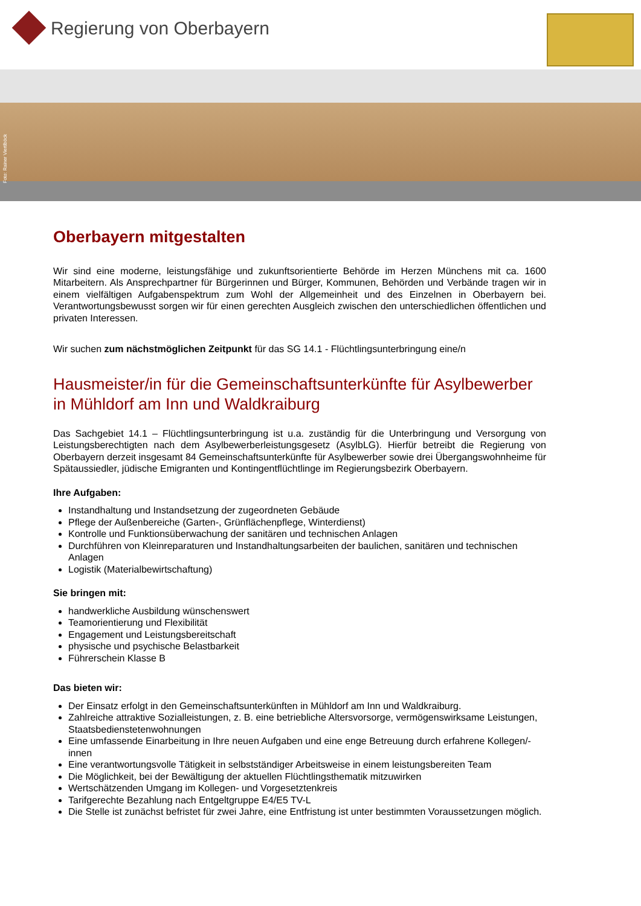Regierung von Oberbayern
Foto: Rainer Viertlböck
Oberbayern mitgestalten
Wir sind eine moderne, leistungsfähige und zukunftsorientierte Behörde im Herzen Münchens mit ca. 1600 Mitarbeitern. Als Ansprechpartner für Bürgerinnen und Bürger, Kommunen, Behörden und Verbände tragen wir in einem vielfältigen Aufgabenspektrum zum Wohl der Allgemeinheit und des Einzelnen in Oberbayern bei. Verantwortungsbewusst sorgen wir für einen gerechten Ausgleich zwischen den unterschiedlichen öffentlichen und privaten Interessen.
Wir suchen zum nächstmöglichen Zeitpunkt für das SG 14.1 - Flüchtlingsunterbringung eine/n
Hausmeister/in für die Gemeinschaftsunterkünfte für Asylbewerber in Mühldorf am Inn und Waldkraiburg
Das Sachgebiet 14.1 – Flüchtlingsunterbringung ist u.a. zuständig für die Unterbringung und Versorgung von Leistungsberechtigten nach dem Asylbewerberleistungsgesetz (AsylbLG). Hierfür betreibt die Regierung von Oberbayern derzeit insgesamt 84 Gemeinschaftsunterkünfte für Asylbewerber sowie drei Übergangswohnheime für Spätaussiedler, jüdische Emigranten und Kontingentflüchtlinge im Regierungsbezirk Oberbayern.
Ihre Aufgaben:
Instandhaltung und Instandsetzung der zugeordneten Gebäude
Pflege der Außenbereiche (Garten-, Grünflächenpflege, Winterdienst)
Kontrolle und Funktionsüberwachung der sanitären und technischen Anlagen
Durchführen von Kleinreparaturen und Instandhaltungsarbeiten der baulichen, sanitären und technischen Anlagen
Logistik (Materialbewirtschaftung)
Sie bringen mit:
handwerkliche Ausbildung wünschenswert
Teamorientierung und Flexibilität
Engagement und Leistungsbereitschaft
physische und psychische Belastbarkeit
Führerschein Klasse B
Das bieten wir:
Der Einsatz erfolgt in den Gemeinschaftsunterkünften in Mühldorf am Inn und Waldkraiburg.
Zahlreiche attraktive Sozialleistungen, z. B. eine betriebliche Altersvorsorge, vermögenswirksame Leistungen, Staatsbedienstetenwohnungen
Eine umfassende Einarbeitung in Ihre neuen Aufgaben und eine enge Betreuung durch erfahrene Kollegen/-innen
Eine verantwortungsvolle Tätigkeit in selbstständiger Arbeitsweise in einem leistungsbereiten Team
Die Möglichkeit, bei der Bewältigung der aktuellen Flüchtlingsthematik mitzuwirken
Wertschätzenden Umgang im Kollegen- und Vorgesetztenkreis
Tarifgerechte Bezahlung nach Entgeltgruppe E4/E5 TV-L
Die Stelle ist zunächst befristet für zwei Jahre, eine Entfristung ist unter bestimmten Voraussetzungen möglich.